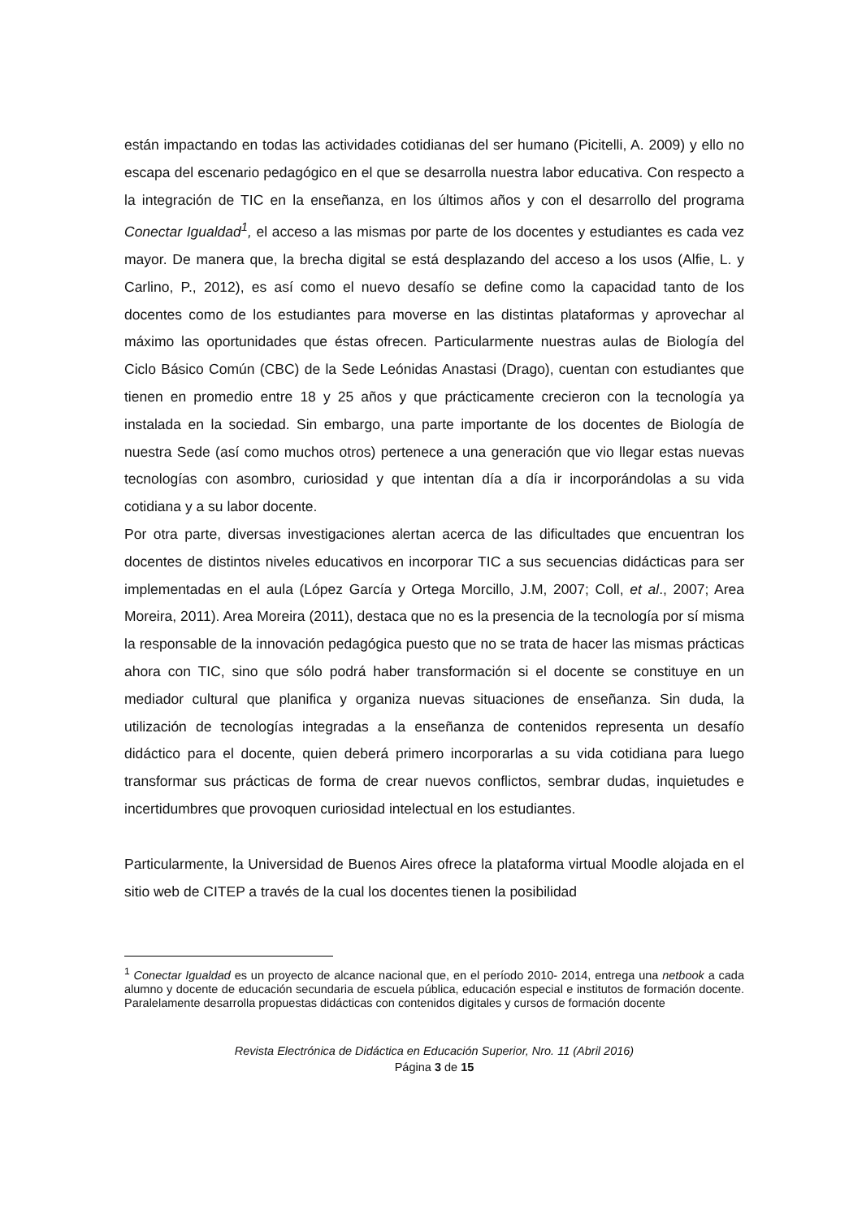están impactando en todas las actividades cotidianas del ser humano (Picitelli, A. 2009) y ello no escapa del escenario pedagógico en el que se desarrolla nuestra labor educativa. Con respecto a la integración de TIC en la enseñanza, en los últimos años y con el desarrollo del programa Conectar Igualdad<sup>1</sup>, el acceso a las mismas por parte de los docentes y estudiantes es cada vez mayor. De manera que, la brecha digital se está desplazando del acceso a los usos (Alfie, L. y Carlino, P., 2012), es así como el nuevo desafío se define como la capacidad tanto de los docentes como de los estudiantes para moverse en las distintas plataformas y aprovechar al máximo las oportunidades que éstas ofrecen. Particularmente nuestras aulas de Biología del Ciclo Básico Común (CBC) de la Sede Leónidas Anastasi (Drago), cuentan con estudiantes que tienen en promedio entre 18 y 25 años y que prácticamente crecieron con la tecnología ya instalada en la sociedad. Sin embargo, una parte importante de los docentes de Biología de nuestra Sede (así como muchos otros) pertenece a una generación que vio llegar estas nuevas tecnologías con asombro, curiosidad y que intentan día a día ir incorporándolas a su vida cotidiana y a su labor docente.
Por otra parte, diversas investigaciones alertan acerca de las dificultades que encuentran los docentes de distintos niveles educativos en incorporar TIC a sus secuencias didácticas para ser implementadas en el aula (López García y Ortega Morcillo, J.M, 2007; Coll, et al., 2007; Area Moreira, 2011). Area Moreira (2011), destaca que no es la presencia de la tecnología por sí misma la responsable de la innovación pedagógica puesto que no se trata de hacer las mismas prácticas ahora con TIC, sino que sólo podrá haber transformación si el docente se constituye en un mediador cultural que planifica y organiza nuevas situaciones de enseñanza. Sin duda, la utilización de tecnologías integradas a la enseñanza de contenidos representa un desafío didáctico para el docente, quien deberá primero incorporarlas a su vida cotidiana para luego transformar sus prácticas de forma de crear nuevos conflictos, sembrar dudas, inquietudes e incertidumbres que provoquen curiosidad intelectual en los estudiantes.
Particularmente, la Universidad de Buenos Aires ofrece la plataforma virtual Moodle alojada en el sitio web de CITEP a través de la cual los docentes tienen la posibilidad
<sup>1</sup> Conectar Igualdad es un proyecto de alcance nacional que, en el período 2010- 2014, entrega una netbook a cada alumno y docente de educación secundaria de escuela pública, educación especial e institutos de formación docente. Paralelamente desarrolla propuestas didácticas con contenidos digitales y cursos de formación docente
Revista Electrónica de Didáctica en Educación Superior, Nro. 11 (Abril 2016)
Página 3 de 15